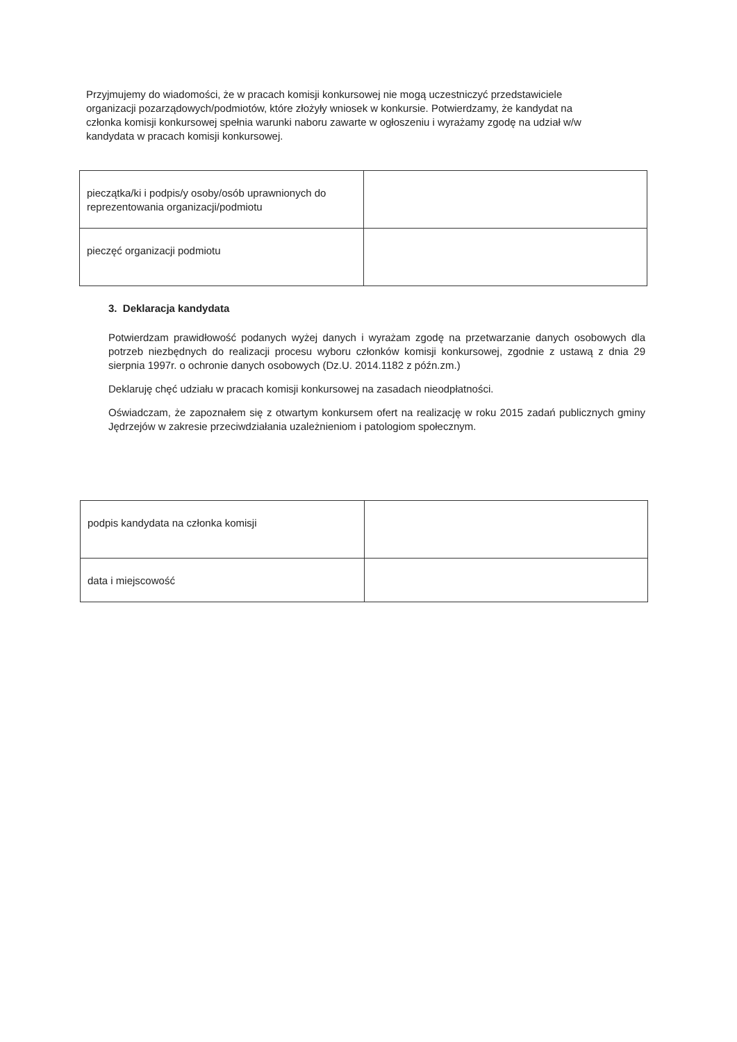Przyjmujemy do wiadomości, że w pracach komisji konkursowej nie mogą uczestniczyć przedstawiciele organizacji pozarządowych/podmiotów, które złożyły wniosek w konkursie. Potwierdzamy, że kandydat na członka komisji konkursowej spełnia warunki naboru zawarte w ogłoszeniu i wyrażamy zgodę na udział w/w kandydata w pracach komisji konkursowej.
| pieczątka/ki i podpis/y osoby/osób uprawnionych do reprezentowania organizacji/podmiotu | |
| pieczęć organizacji podmiotu | |
3. Deklaracja kandydata
Potwierdzam prawidłowość podanych wyżej danych i wyrażam zgodę na przetwarzanie danych osobowych dla potrzeb niezbędnych do realizacji procesu wyboru członków komisji konkursowej, zgodnie z ustawą z dnia 29 sierpnia 1997r. o ochronie danych osobowych (Dz.U. 2014.1182 z późn.zm.)
Deklaruję chęć udziału w pracach komisji konkursowej na zasadach nieodpłatności.
Oświadczam, że zapoznałem się z otwartym konkursem ofert na realizację w roku 2015 zadań publicznych gminy Jędrzejów w zakresie przeciwdziałania uzależnieniom i patologiom społecznym.
| podpis kandydata na członka komisji | |
| data i miejscowość | |